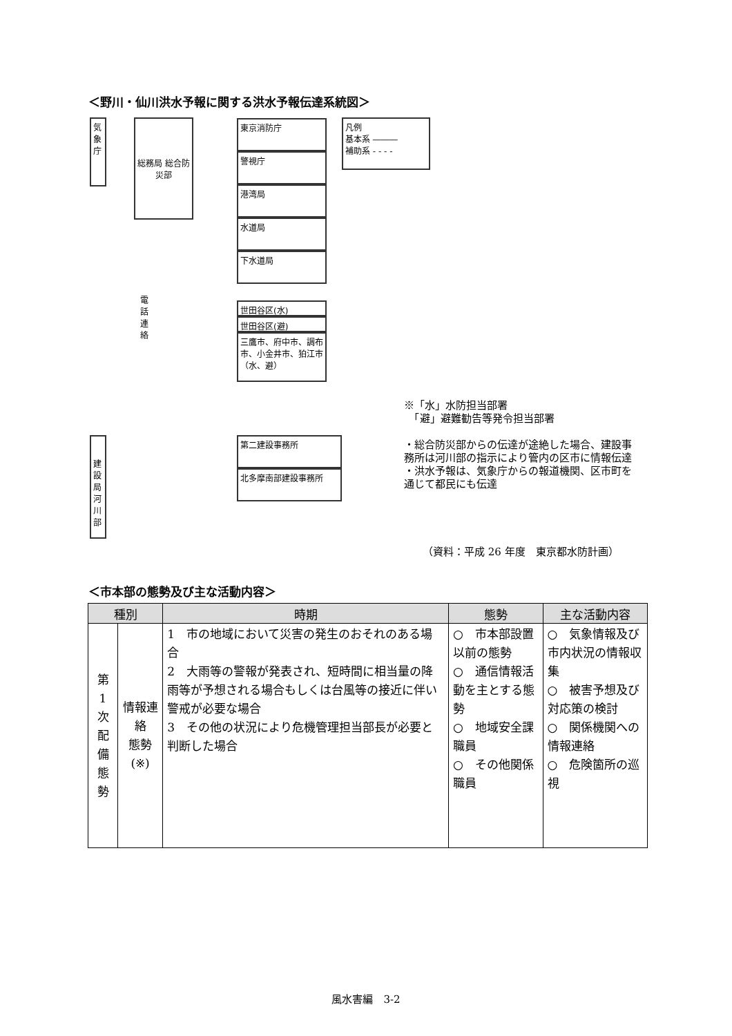＜野川・仙川洪水予報に関する洪水予報伝達系統図＞
気象庁
総務局 総合防災部
東京消防庁
警視庁
港湾局
水道局
下水道局
世田谷区(水)
世田谷区(避)
三鷹市、府中市、調布市、小金井市、狛江市（水、避）
電話連絡
凡例
基本系 ―――
補助系 - - - -
建設局河川部
第二建設事務所
北多摩南部建設事務所
※「水」水防担当部署
　「避」避難勧告等発令担当部署
・総合防災部からの伝達が途絶した場合、建設事務所は河川部の指示により管内の区市に情報伝達
・洪水予報は、気象庁からの報道機関、区市町を通じて都民にも伝達
（資料：平成 26 年度　東京都水防計画）
＜市本部の態勢及び主な活動内容＞
| 種別 | | 時期 | 態勢 | 主な活動内容 |
| --- | --- | --- | --- | --- |
| 第 1 次 配 備 態 勢 | 情報連絡 態勢 (※) | 1 市の地域において災害の発生のおそれのある場合 2 大雨等の警報が発表され、短時間に相当量の降雨等が予想される場合もしくは台風等の接近に伴い警戒が必要な場合 3 その他の状況により危機管理担当部長が必要と判断した場合 | ○ 市本部設置以前の態勢 ○ 通信情報活動を主とする態勢 ○ 地域安全課職員 ○ その他関係職員 | ○ 気象情報及び市内状況の情報収集 ○ 被害予想及び対応策の検討 ○ 関係機関への情報連絡 ○ 危険箇所の巡視 |
風水害編　3-2